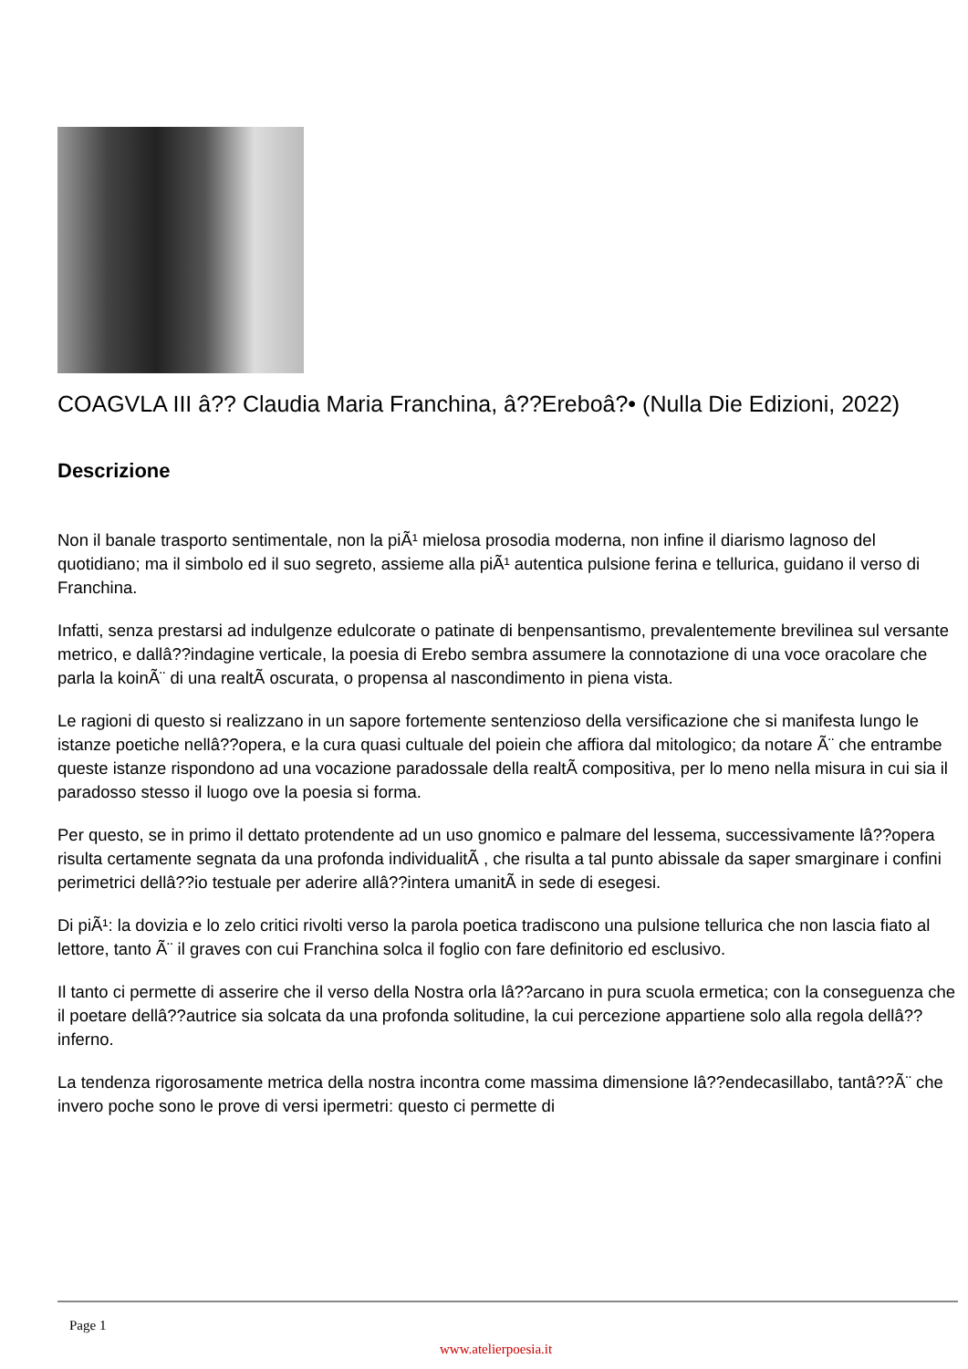COAGVLA III â?? Claudia Maria Franchina, â??Ereboâ?• (Nulla Die Edizioni, 2022)
Descrizione
Non il banale trasporto sentimentale, non la piÃ¹ mielosa prosodia moderna, non infine il diarismo lagnoso del quotidiano; ma il simbolo ed il suo segreto, assieme alla piÃ¹ autentica pulsione ferina e tellurica, guidano il verso di Franchina.
Infatti, senza prestarsi ad indulgenze edulcorate o patinate di benpensantismo, prevalentemente brevilinea sul versante metrico, e dallâ??indagine verticale, la poesia di Erebo sembra assumere la connotazione di una voce oracolare che parla la koinÃ¨ di una realtÃ oscurata, o propensa al nascondimento in piena vista.
Le ragioni di questo si realizzano in un sapore fortemente sentenzioso della versificazione che si manifesta lungo le istanze poetiche nellâ??opera, e la cura quasi cultuale del poiein che affiora dal mitologico; da notare Ã¨ che entrambe queste istanze rispondono ad una vocazione paradossale della realtÃ compositiva, per lo meno nella misura in cui sia il paradosso stesso il luogo ove la poesia si forma.
Per questo, se in primo il dettato protendente ad un uso gnomico e palmare del lessema, successivamente lâ??opera risulta certamente segnata da una profonda individualitÃ , che risulta a tal punto abissale da saper smarginare i confini perimetrici dellâ??io testuale per aderire allâ??intera umanitÃ in sede di esegesi.
Di piÃ¹: la dovizia e lo zelo critici rivolti verso la parola poetica tradiscono una pulsione tellurica che non lascia fiato al lettore, tanto Ã¨ il graves con cui Franchina solca il foglio con fare definitorio ed esclusivo.
Il tanto ci permette di asserire che il verso della Nostra orla lâ??arcano in pura scuola ermetica; con la conseguenza che il poetare dellâ??autrice sia solcata da una profonda solitudine, la cui percezione appartiene solo alla regola dellâ??inferno.
La tendenza rigorosamente metrica della nostra incontra come massima dimensione lâ??endecasillabo, tantâ??Ã¨ che invero poche sono le prove di versi ipermetri: questo ci permette di
Page 1
www.atelierpoesia.it